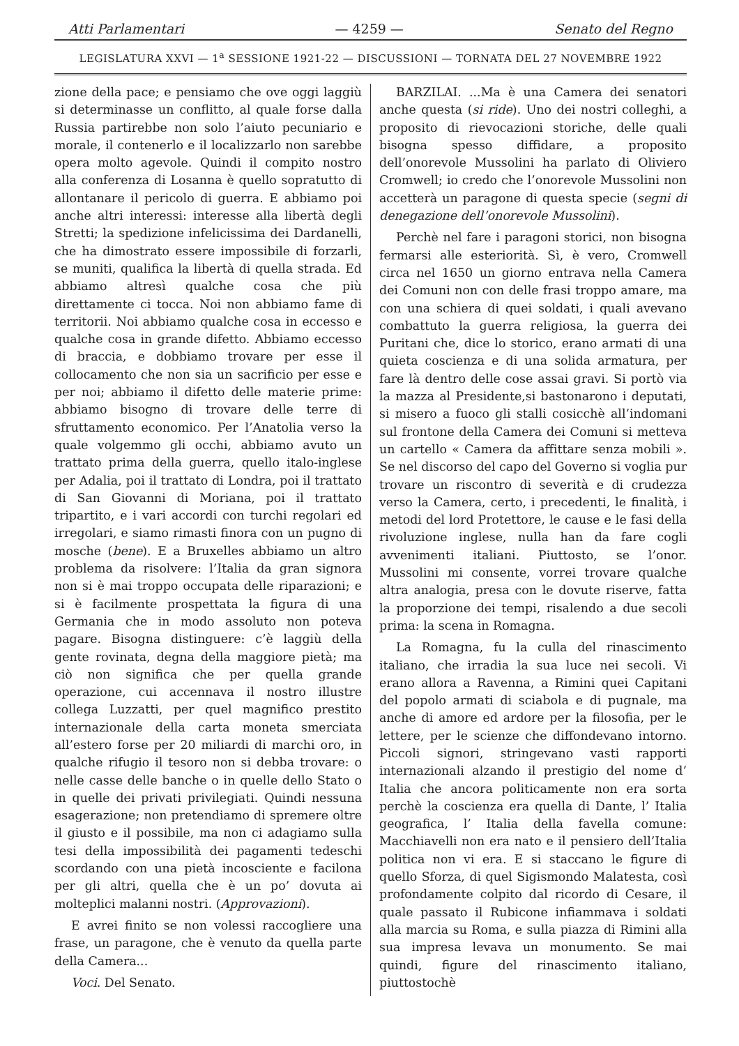Atti Parlamentari — 4259 — Senato del Regno
LEGISLATURA XXVI — 1<sup>a</sup> SESSIONE 1921-22 — DISCUSSIONI — TORNATA DEL 27 NOVEMBRE 1922
zione della pace; e pensiamo che ove oggi laggiù si determinasse un conflitto, al quale forse dalla Russia partirebbe non solo l’aiuto pecuniario e morale, il contenerlo e il localizzarlo non sarebbe opera molto agevole. Quindi il compito nostro alla conferenza di Losanna è quello sopratutto di allontanare il pericolo di guerra. E abbiamo poi anche altri interessi: interesse alla libertà degli Stretti; la spedizione infelicissima dei Dardanelli, che ha dimostrato essere impossibile di forzarli, se muniti, qualifica la libertà di quella strada. Ed abbiamo altresì qualche cosa che più direttamente ci tocca. Noi non abbiamo fame di territorii. Noi abbiamo qualche cosa in eccesso e qualche cosa in grande difetto. Abbiamo eccesso di braccia, e dobbiamo trovare per esse il collocamento che non sia un sacrificio per esse e per noi; abbiamo il difetto delle materie prime: abbiamo bisogno di trovare delle terre di sfruttamento economico. Per l’Anatolia verso la quale volgemmo gli occhi, abbiamo avuto un trattato prima della guerra, quello italo-inglese per Adalia, poi il trattato di Londra, poi il trattato di San Giovanni di Moriana, poi il trattato tripartito, e i vari accordi con turchi regolari ed irregolari, e siamo rimasti finora con un pugno di mosche (bene). E a Bruxelles abbiamo un altro problema da risolvere: l’Italia da gran signora non si è mai troppo occupata delle riparazioni; e si è facilmente prospettata la figura di una Germania che in modo assoluto non poteva pagare. Bisogna distinguere: c’è laggiù della gente rovinata, degna della maggiore pietà; ma ciò non significa che per quella grande operazione, cui accennava il nostro illustre collega Luzzatti, per quel magnifico prestito internazionale della carta moneta smerciata all’estero forse per 20 miliardi di marchi oro, in qualche rifugio il tesoro non si debba trovare: o nelle casse delle banche o in quelle dello Stato o in quelle dei privati privilegiati. Quindi nessuna esagerazione; non pretendiamo di spremere oltre il giusto e il possibile, ma non ci adagiamo sulla tesi della impossibilità dei pagamenti tedeschi scordando con una pietà incosciente e facilona per gli altri, quella che è un po’ dovuta ai molteplici malanni nostri. (Approvazioni).
E avrei finito se non volessi raccogliere una frase, un paragone, che è venuto da quella parte della Camera...
Voci. Del Senato.
BARZILAI. ...Ma è una Camera dei senatori anche questa (si ride). Uno dei nostri colleghi, a proposito di rievocazioni storiche, delle quali bisogna spesso diffidare, a proposito dell’onorevole Mussolini ha parlato di Oliviero Cromwell; io credo che l’onorevole Mussolini non accetterà un paragone di questa specie (segni di denegazione dell’onorevole Mussolini).
Perchè nel fare i paragoni storici, non bisogna fermarsi alle esteriorità. Sì, è vero, Cromwell circa nel 1650 un giorno entrava nella Camera dei Comuni non con delle frasi troppo amare, ma con una schiera di quei soldati, i quali avevano combattuto la guerra religiosa, la guerra dei Puritani che, dice lo storico, erano armati di una quieta coscienza e di una solida armatura, per fare là dentro delle cose assai gravi. Si portò via la mazza al Presidente,si bastonarono i deputati, si misero a fuoco gli stalli cosicchè all’indomani sul frontone della Camera dei Comuni si metteva un cartello « Camera da affittare senza mobili ». Se nel discorso del capo del Governo si voglia pur trovare un riscontro di severità e di crudezza verso la Camera, certo, i precedenti, le finalità, i metodi del lord Protettore, le cause e le fasi della rivoluzione inglese, nulla han da fare cogli avvenimenti italiani. Piuttosto, se l’onor. Mussolini mi consente, vorrei trovare qualche altra analogia, presa con le dovute riserve, fatta la proporzione dei tempi, risalendo a due secoli prima: la scena in Romagna.
La Romagna, fu la culla del rinascimento italiano, che irradia la sua luce nei secoli. Vi erano allora a Ravenna, a Rimini quei Capitani del popolo armati di sciabola e di pugnale, ma anche di amore ed ardore per la filosofia, per le lettere, per le scienze che diffondevano intorno. Piccoli signori, stringevano vasti rapporti internazionali alzando il prestigio del nome d’ Italia che ancora politicamente non era sorta perchè la coscienza era quella di Dante, l’ Italia geografica, l’ Italia della favella comune: Macchiavelli non era nato e il pensiero dell’Italia politica non vi era. E si staccano le figure di quello Sforza, di quel Sigismondo Malatesta, così profondamente colpito dal ricordo di Cesare, il quale passato il Rubicone infiammava i soldati alla marcia su Roma, e sulla piazza di Rimini alla sua impresa levava un monumento. Se mai quindi, figure del rinascimento italiano, piuttostochè